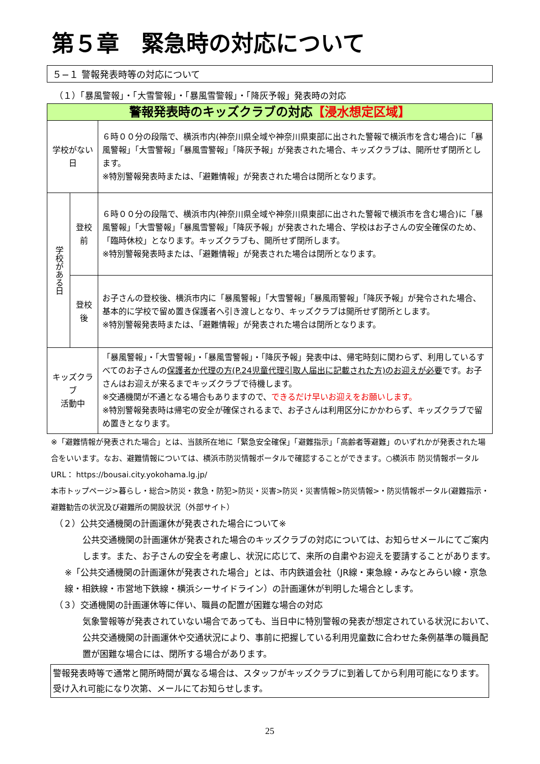第５章　緊急時の対応について
５−１ 警報発表時等の対応について
（１）「暴風警報」・「大雪警報」・「暴風雪警報」・「降灰予報」発表時の対応
| 警報発表時のキッズクラブの対応 【浸水想定区域】 | | |
| 学校がない日 | | ６時００分の段階で、横浜市内(神奈川県全域や神奈川県東部に出された警報で横浜市を含む場合)に「暴風警報」「大雪警報」「暴風雪警報」「降灰予報」が発表された場合、キッズクラブは、開所せず閉所とします。 ※特別警報発表時または、「避難情報」が発表された場合は閉所となります。 |
| 学校がある日 | 登校前 | ６時００分の段階で、横浜市内(神奈川県全域や神奈川県東部に出された警報で横浜市を含む場合)に「暴風警報」「大雪警報」「暴風雪警報」「降灰予報」が発表された場合、学校はお子さんの安全確保のため、「臨時休校」となります。キッズクラブも、開所せず閉所します。 ※特別警報発表時または、「避難情報」が発表された場合は閉所となります。 |
| | 登校後 | お子さんの登校後、横浜市内に「暴風警報」「大雪警報」「暴風雨警報」「降灰予報」が発令された場合、基本的に学校で留め置き保護者へ引き渡しとなり、キッズクラブは開所せず閉所とします。 ※特別警報発表時または、「避難情報」が発表された場合は閉所となります。 |
| キッズクラブ 活動中 | | 「暴風警報」・「大雪警報」・「暴風雪警報」・「降灰予報」発表中は、帰宅時刻に関わらず、利用しているすべてのお子さんの 保護者か代理の方(P.24児童代理引取人届出に記載された方)のお迎えが必要 です。お子さんはお迎えが来るまでキッズクラブで待機します。 ※交通機関が不通となる場合もありますので、 できるだけ早いお迎えをお願いします。 ※特別警報発表時は帰宅の安全が確保されるまで、お子さんは利用区分にかかわらず、キッズクラブで留め置きとなります。 |
※「避難情報が発表された場合」とは、当該所在地に「緊急安全確保」「避難指示」「高齢者等避難」のいずれかが発表された場合をいいます。なお、避難情報については、横浜市防災情報ポータルで確認することができます。○横浜市 防災情報ポータル　URL： https://bousai.city.yokohama.lg.jp/
本市トップページ>暮らし・総合>防災・救急・防犯>防災・災害>防災・災害情報>防災情報>・防災情報ポータル(避難指示・避難勧告の状況及び避難所の開設状況（外部サイト）
（２）公共交通機関の計画運休が発表された場合について※
公共交通機関の計画運休が発表された場合のキッズクラブの対応については、お知らせメールにてご案内します。また、お子さんの安全を考慮し、状況に応じて、来所の自粛やお迎えを要請することがあります。
※「公共交通機関の計画運休が発表された場合」とは、市内鉄道会社（JR線・東急線・みなとみらい線・京急線・相鉄線・市営地下鉄線・横浜シーサイドライン）の計画運休が判明した場合とします。
（３）交通機関の計画運休等に伴い、職員の配置が困難な場合の対応
気象警報等が発表されていない場合であっても、当日中に特別警報の発表が想定されている状況において、公共交通機関の計画運休や交通状況により、事前に把握している利用児童数に合わせた条例基準の職員配置が困難な場合には、閉所する場合があります。
警報発表時等で通常と開所時間が異なる場合は、スタッフがキッズクラブに到着してから利用可能になります。受け入れ可能になり次第、メールにてお知らせします。
25